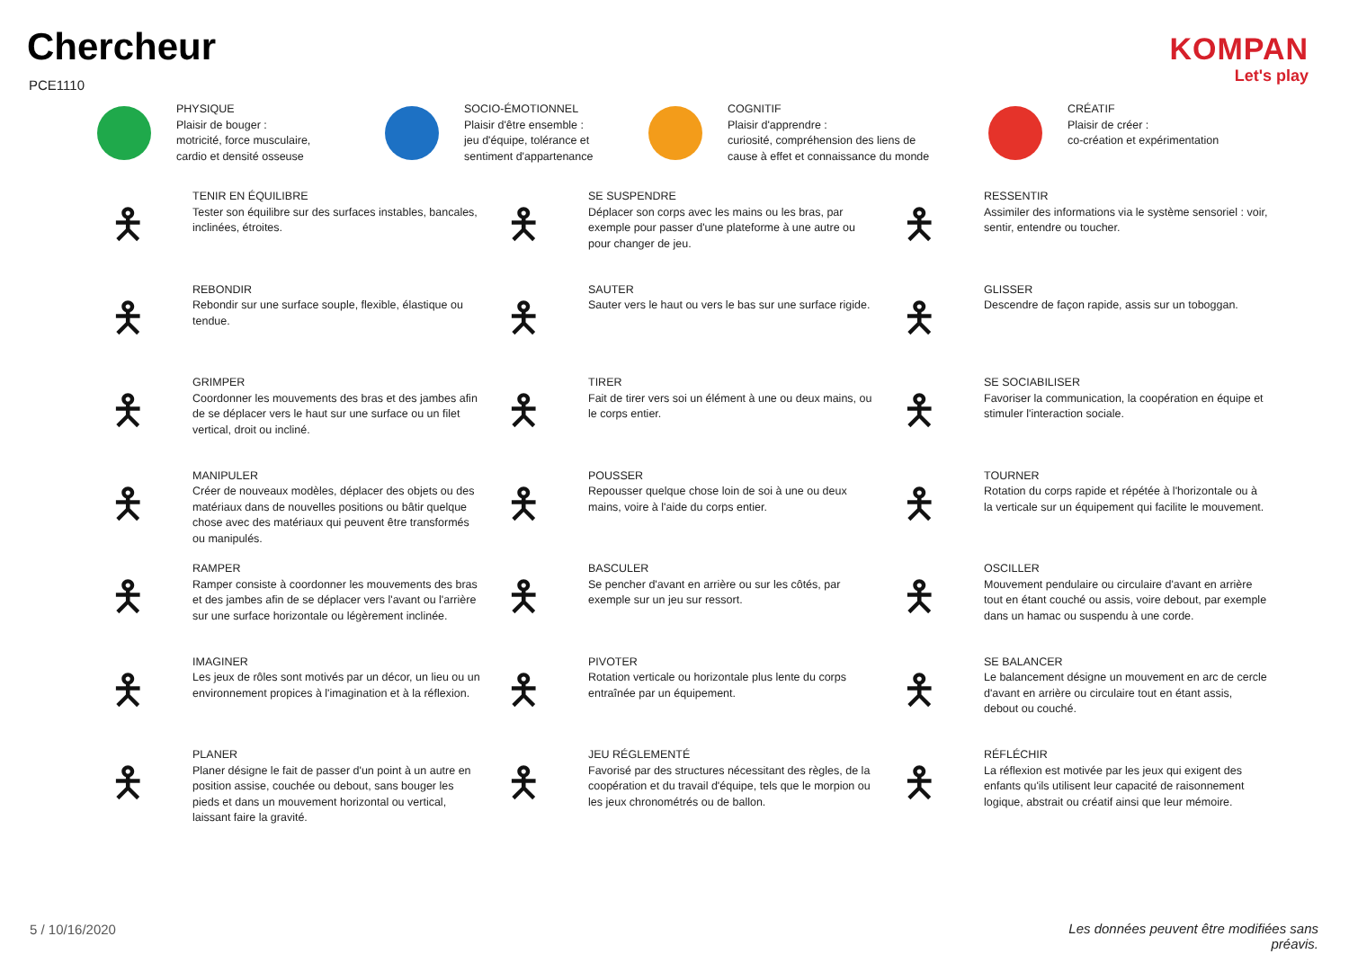Chercheur
PCE1110
KOMPAN
Let's play
PHYSIQUE
Plaisir de bouger :
motricité, force musculaire,
cardio et densité osseuse
SOCIO-ÉMOTIONNEL
Plaisir d'être ensemble :
jeu d'équipe, tolérance et
sentiment d'appartenance
COGNITIF
Plaisir d'apprendre :
curiosité, compréhension des liens de
cause à effet et connaissance du monde
CRÉATIF
Plaisir de créer :
co-création et expérimentation
🯅
TENIR EN ÉQUILIBRE
Tester son équilibre sur des surfaces instables, bancales, inclinées, étroites.
🯅
SE SUSPENDRE
Déplacer son corps avec les mains ou les bras, par exemple pour passer d'une plateforme à une autre ou pour changer de jeu.
🯅
RESSENTIR
Assimiler des informations via le système sensoriel : voir, sentir, entendre ou toucher.
🯅
REBONDIR
Rebondir sur une surface souple, flexible, élastique ou tendue.
🯅
SAUTER
Sauter vers le haut ou vers le bas sur une surface rigide.
🯅
GLISSER
Descendre de façon rapide, assis sur un toboggan.
🯅
GRIMPER
Coordonner les mouvements des bras et des jambes afin de se déplacer vers le haut sur une surface ou un filet vertical, droit ou incliné.
🯅
TIRER
Fait de tirer vers soi un élément à une ou deux mains, ou le corps entier.
🯅
SE SOCIABILISER
Favoriser la communication, la coopération en équipe et stimuler l'interaction sociale.
🯅
MANIPULER
Créer de nouveaux modèles, déplacer des objets ou des matériaux dans de nouvelles positions ou bâtir quelque chose avec des matériaux qui peuvent être transformés ou manipulés.
🯅
POUSSER
Repousser quelque chose loin de soi à une ou deux mains, voire à l'aide du corps entier.
🯅
TOURNER
Rotation du corps rapide et répétée à l'horizontale ou à la verticale sur un équipement qui facilite le mouvement.
🯅
RAMPER
Ramper consiste à coordonner les mouvements des bras et des jambes afin de se déplacer vers l'avant ou l'arrière sur une surface horizontale ou légèrement inclinée.
🯅
BASCULER
Se pencher d'avant en arrière ou sur les côtés, par exemple sur un jeu sur ressort.
🯅
OSCILLER
Mouvement pendulaire ou circulaire d'avant en arrière tout en étant couché ou assis, voire debout, par exemple dans un hamac ou suspendu à une corde.
🯅
IMAGINER
Les jeux de rôles sont motivés par un décor, un lieu ou un environnement propices à l'imagination et à la réflexion.
🯅
PIVOTER
Rotation verticale ou horizontale plus lente du corps entraînée par un équipement.
🯅
SE BALANCER
Le balancement désigne un mouvement en arc de cercle d'avant en arrière ou circulaire tout en étant assis, debout ou couché.
🯅
PLANER
Planer désigne le fait de passer d'un point à un autre en position assise, couchée ou debout, sans bouger les pieds et dans un mouvement horizontal ou vertical, laissant faire la gravité.
🯅
JEU RÉGLEMENTÉ
Favorisé par des structures nécessitant des règles, de la coopération et du travail d'équipe, tels que le morpion ou les jeux chronométrés ou de ballon.
🯅
RÉFLÉCHIR
La réflexion est motivée par les jeux qui exigent des enfants qu'ils utilisent leur capacité de raisonnement logique, abstrait ou créatif ainsi que leur mémoire.
5 / 10/16/2020
Les données peuvent être modifiées sans préavis.